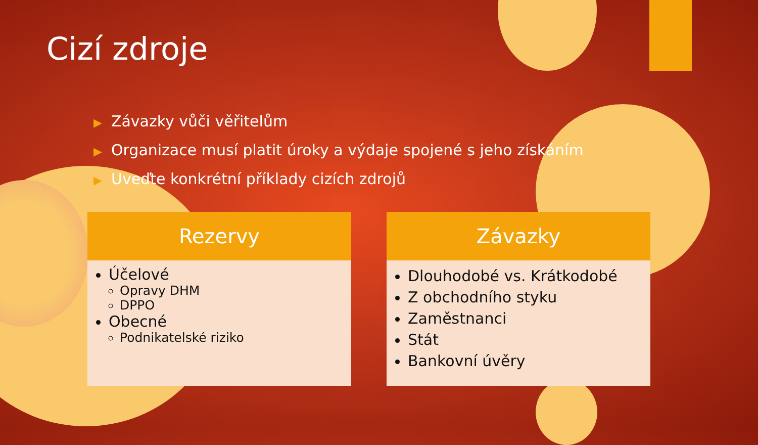Cizí zdroje
▶ Závazky vůči věřitelům
▶ Organizace musí platit úroky a výdaje spojené s jeho získáním
▶ Uveďte konkrétní příklady cizích zdrojů
Rezervy
Účelové
Opravy DHM
DPPO
Obecné
Podnikatelské riziko
Závazky
Dlouhodobé vs. Krátkodobé
Z obchodního styku
Zaměstnanci
Stát
Bankovní úvěry